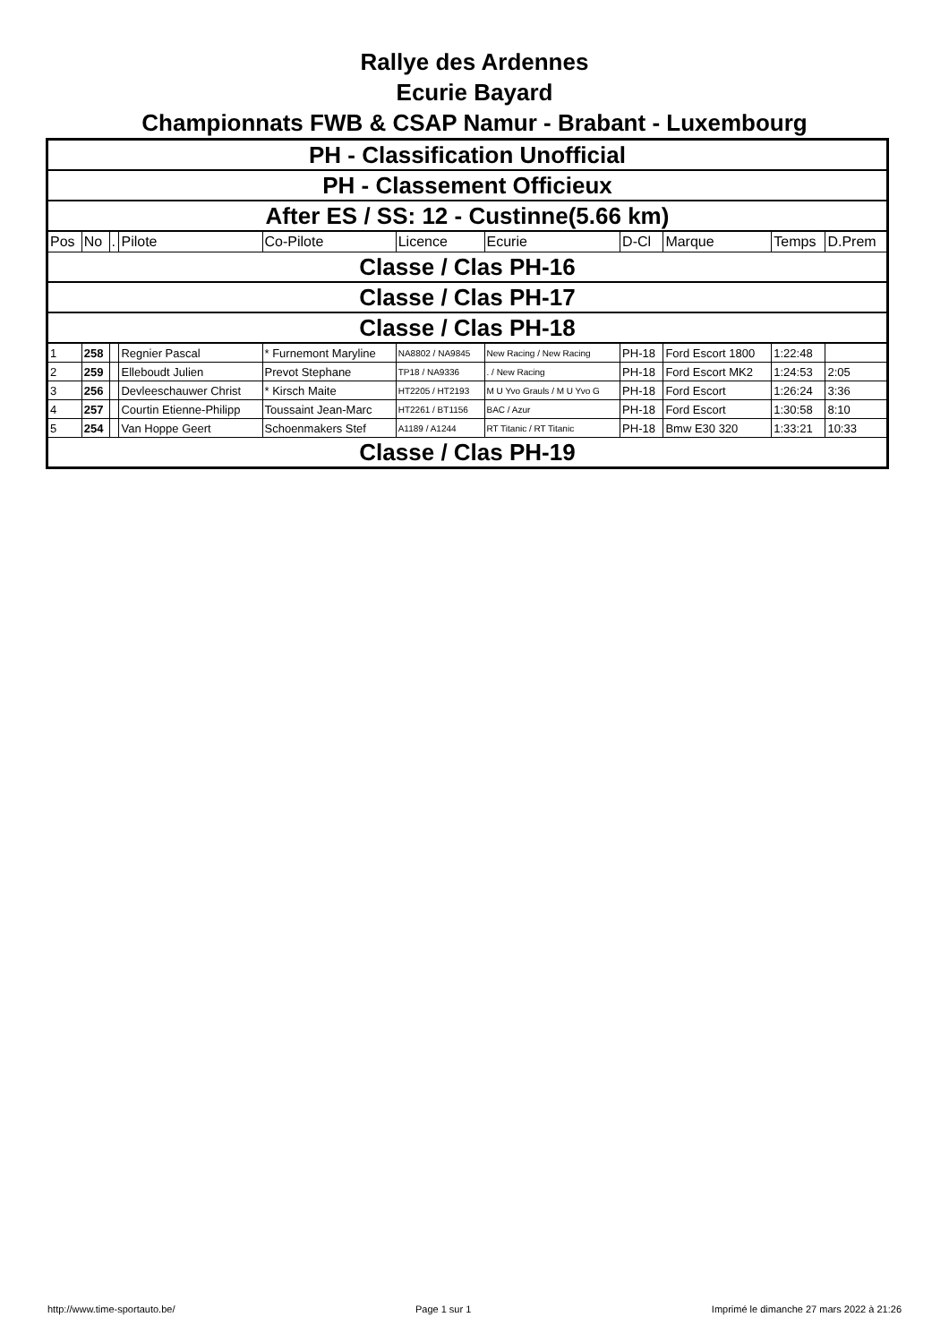Rallye des Ardennes
Ecurie Bayard
Championnats FWB & CSAP Namur - Brabant - Luxembourg
| PH - Classification Unofficial | | | | | | | | | | |
| PH - Classement Officieux | | | | | | | | | | |
| After ES / SS: 12 - Custinne(5.66 km) | | | | | | | | | | |
| Pos | No | . | Pilote | Co-Pilote | Licence | Ecurie | D-Cl | Marque | Temps | D.Prem |
| Classe / Clas PH-16 | | | | | | | | | | |
| Classe / Clas PH-17 | | | | | | | | | | |
| Classe / Clas PH-18 | | | | | | | | | | |
| 1 | 258 | | Regnier Pascal | * Furnemont Maryline | NA8802 / NA9845 | New Racing / New Racing | PH-18 | Ford Escort 1800 | 1:22:48 | |
| 2 | 259 | | Elleboudt Julien | Prevot Stephane | TP18 / NA9336 | . / New Racing | PH-18 | Ford Escort MK2 | 1:24:53 | 2:05 |
| 3 | 256 | | Devleeschauwer Christ | * Kirsch Maite | HT2205 / HT2193 | M U Yvo Grauls / M U Yvo G | PH-18 | Ford Escort | 1:26:24 | 3:36 |
| 4 | 257 | | Courtin Etienne-Philipp | Toussaint Jean-Marc | HT2261 / BT1156 | BAC / Azur | PH-18 | Ford Escort | 1:30:58 | 8:10 |
| 5 | 254 | | Van Hoppe Geert | Schoenmakers Stef | A1189 / A1244 | RT Titanic / RT Titanic | PH-18 | Bmw E30 320 | 1:33:21 | 10:33 |
| Classe / Clas PH-19 | | | | | | | | | | |
http://www.time-sportauto.be/ Page 1 sur 1 Imprimé le dimanche 27 mars 2022 à 21:26